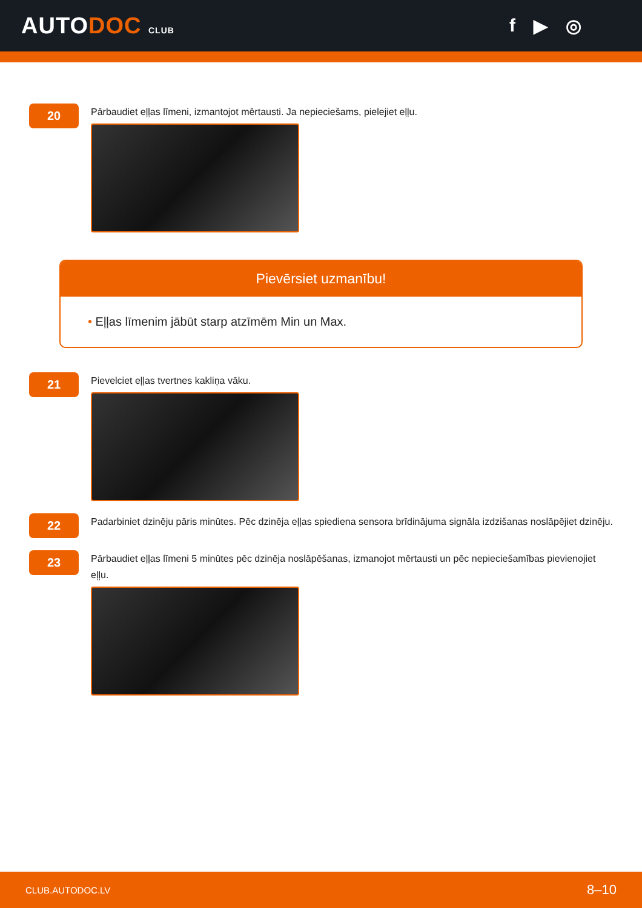AUTODOC CLUB
f ▶ ◎
20
Pārbaudiet eļļas līmeni, izmantojot mērtausti. Ja nepieciešams, pielejiet eļļu.
Pievērsiet uzmanību!
• Eļļas līmenim jābūt starp atzīmēm Min un Max.
21
Pievelciet eļļas tvertnes kakliņa vāku.
22
Padarbiniet dzinēju pāris minūtes. Pēc dzinēja eļļas spiediena sensora brīdinājuma signāla izdzišanas noslāpējiet dzinēju.
23
Pārbaudiet eļļas līmeni 5 minūtes pēc dzinēja noslāpēšanas, izmanojot mērtausti un pēc nepieciešamības pievienojiet eļļu.
CLUB.AUTODOC.LV 8–10